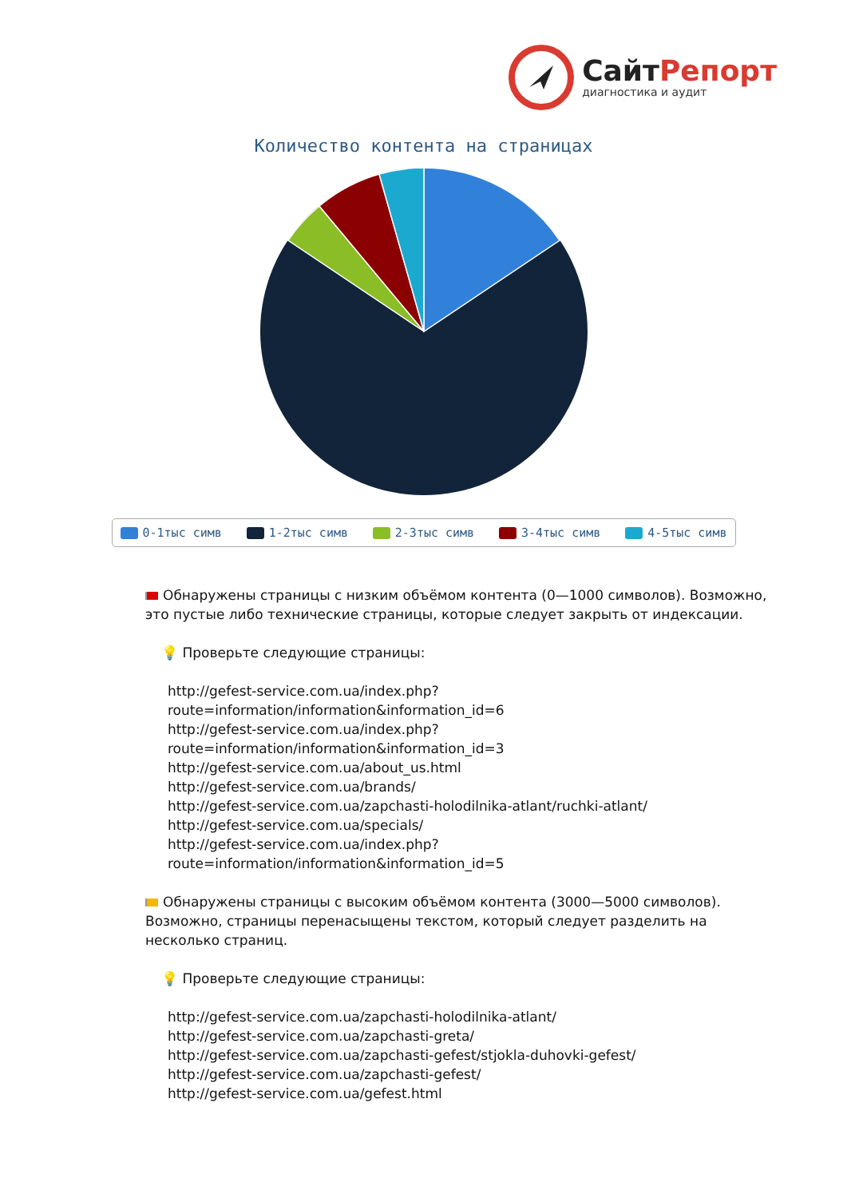СайтРепорт
диагностика и аудит
Количество контента на страницах
0-1тыс симв 1-2тыс симв 2-3тыс симв 3-4тыс симв 4-5тыс симв
Обнаружены страницы с низким объёмом контента (0—1000 символов). Возможно, это пустые либо технические страницы, которые следует закрыть от индексации.
💡 Проверьте следующие страницы:
http://gefest-service.com.ua/index.php?route=information/information&information_id=6
http://gefest-service.com.ua/index.php?route=information/information&information_id=3
http://gefest-service.com.ua/about_us.html
http://gefest-service.com.ua/brands/
http://gefest-service.com.ua/zapchasti-holodilnika-atlant/ruchki-atlant/
http://gefest-service.com.ua/specials/
http://gefest-service.com.ua/index.php?route=information/information&information_id=5
Обнаружены страницы с высоким объёмом контента (3000—5000 символов). Возможно, страницы перенасыщены текстом, который следует разделить на несколько страниц.
💡 Проверьте следующие страницы:
http://gefest-service.com.ua/zapchasti-holodilnika-atlant/
http://gefest-service.com.ua/zapchasti-greta/
http://gefest-service.com.ua/zapchasti-gefest/stjokla-duhovki-gefest/
http://gefest-service.com.ua/zapchasti-gefest/
http://gefest-service.com.ua/gefest.html